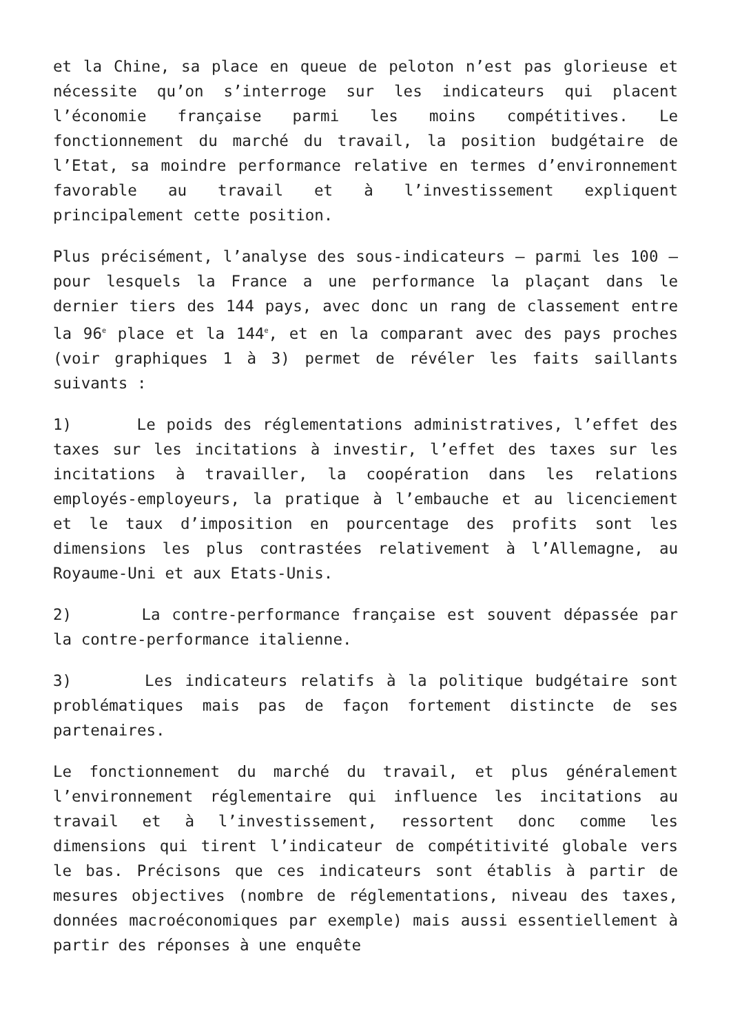et la Chine, sa place en queue de peloton n’est pas glorieuse et nécessite qu’on s’interroge sur les indicateurs qui placent l’économie française parmi les moins compétitives. Le fonctionnement du marché du travail, la position budgétaire de l’Etat, sa moindre performance relative en termes d’environnement favorable au travail et à l’investissement expliquent principalement cette position.
Plus précisément, l’analyse des sous-indicateurs – parmi les 100 – pour lesquels la France a une performance la plaçant dans le dernier tiers des 144 pays, avec donc un rang de classement entre la 96<sup>e</sup> place et la 144<sup>e</sup>, et en la comparant avec des pays proches (voir graphiques 1 à 3) permet de révéler les faits saillants suivants :
1) Le poids des réglementations administratives, l’effet des taxes sur les incitations à investir, l’effet des taxes sur les incitations à travailler, la coopération dans les relations employés-employeurs, la pratique à l’embauche et au licenciement et le taux d’imposition en pourcentage des profits sont les dimensions les plus contrastées relativement à l’Allemagne, au Royaume-Uni et aux Etats-Unis.
2) La contre-performance française est souvent dépassée par la contre-performance italienne.
3) Les indicateurs relatifs à la politique budgétaire sont problématiques mais pas de façon fortement distincte de ses partenaires.
Le fonctionnement du marché du travail, et plus généralement l’environnement réglementaire qui influence les incitations au travail et à l’investissement, ressortent donc comme les dimensions qui tirent l’indicateur de compétitivité globale vers le bas. Précisons que ces indicateurs sont établis à partir de mesures objectives (nombre de réglementations, niveau des taxes, données macroéconomiques par exemple) mais aussi essentiellement à partir des réponses à une enquête